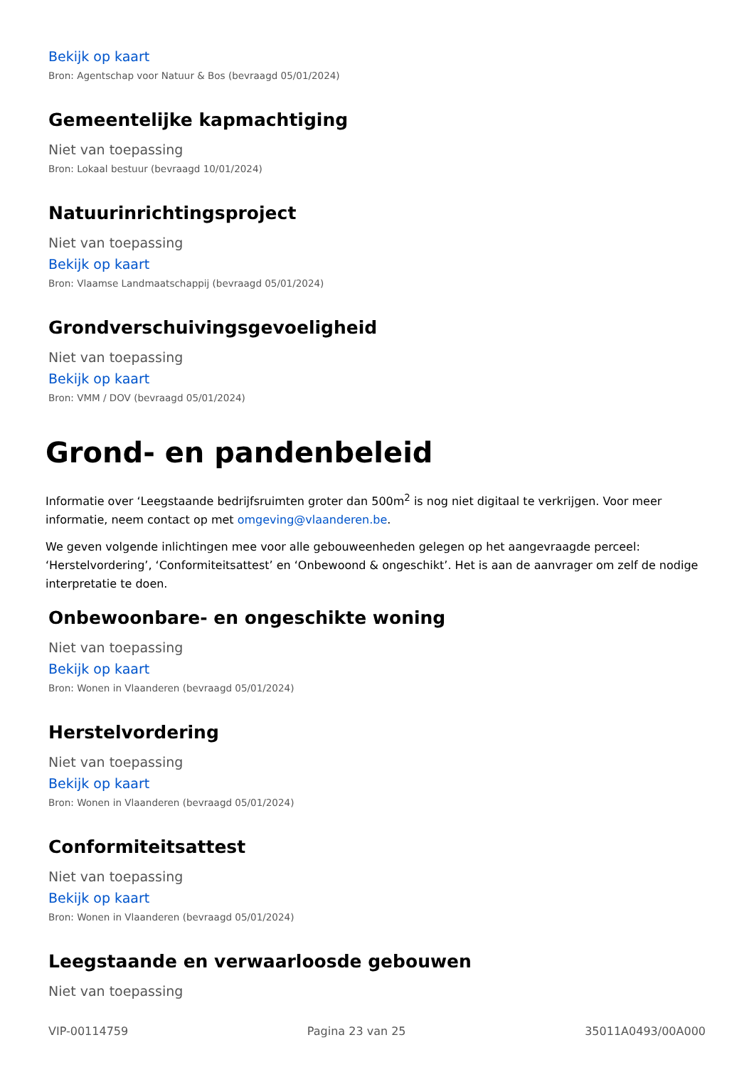Bekijk op kaart
Bron: Agentschap voor Natuur & Bos (bevraagd 05/01/2024)
Gemeentelijke kapmachtiging
Niet van toepassing
Bron: Lokaal bestuur (bevraagd 10/01/2024)
Natuurinrichtingsproject
Niet van toepassing
Bekijk op kaart
Bron: Vlaamse Landmaatschappij (bevraagd 05/01/2024)
Grondverschuivingsgevoeligheid
Niet van toepassing
Bekijk op kaart
Bron: VMM / DOV (bevraagd 05/01/2024)
Grond- en pandenbeleid
Informatie over ‘Leegstaande bedrijfsruimten groter dan 500m<sup>2</sup> is nog niet digitaal te verkrijgen. Voor meer informatie, neem contact op met omgeving@vlaanderen.be.
We geven volgende inlichtingen mee voor alle gebouweenheden gelegen op het aangevraagde perceel: ‘Herstelvordering’, ‘Conformiteitsattest’ en ‘Onbewoond & ongeschikt’. Het is aan de aanvrager om zelf de nodige interpretatie te doen.
Onbewoonbare- en ongeschikte woning
Niet van toepassing
Bekijk op kaart
Bron: Wonen in Vlaanderen (bevraagd 05/01/2024)
Herstelvordering
Niet van toepassing
Bekijk op kaart
Bron: Wonen in Vlaanderen (bevraagd 05/01/2024)
Conformiteitsattest
Niet van toepassing
Bekijk op kaart
Bron: Wonen in Vlaanderen (bevraagd 05/01/2024)
Leegstaande en verwaarloosde gebouwen
Niet van toepassing
VIP-00114759 Pagina 23 van 25 35011A0493/00A000